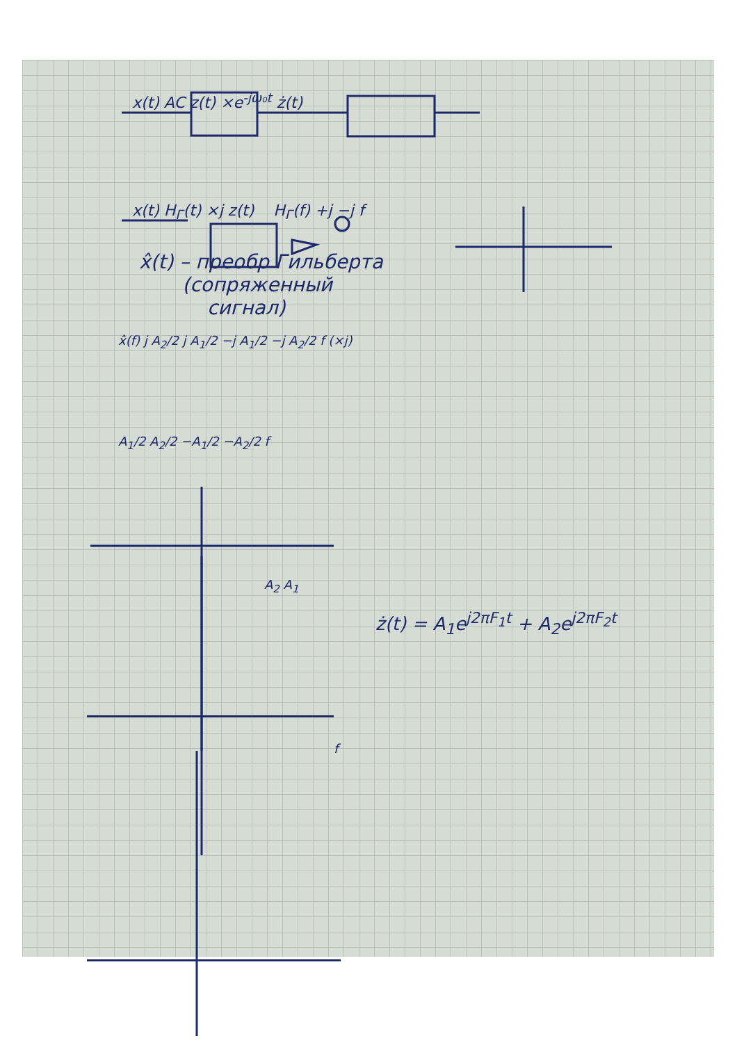x(t) AC z(t) ×e<sup>-jω₀t</sup> ż(t)
x(t) H<sub>Г</sub>(t) ×j z(t) H<sub>Г</sub>(f) +j −j f
x̂(t) – преобр Гильберта
(сопряженный
сигнал)
x̂(f) j A<sub>2</sub>/2 j A<sub>1</sub>/2 −j A<sub>1</sub>/2 −j A<sub>2</sub>/2 f (×j)
A<sub>1</sub>/2 A<sub>2</sub>/2 −A<sub>1</sub>/2 −A<sub>2</sub>/2 f
A<sub>2</sub> A<sub>1</sub>
ż(t) = A<sub>1</sub>e<sup>j2πF<sub>1</sub>t</sup> + A<sub>2</sub>e<sup>j2πF<sub>2</sub>t</sup>
f